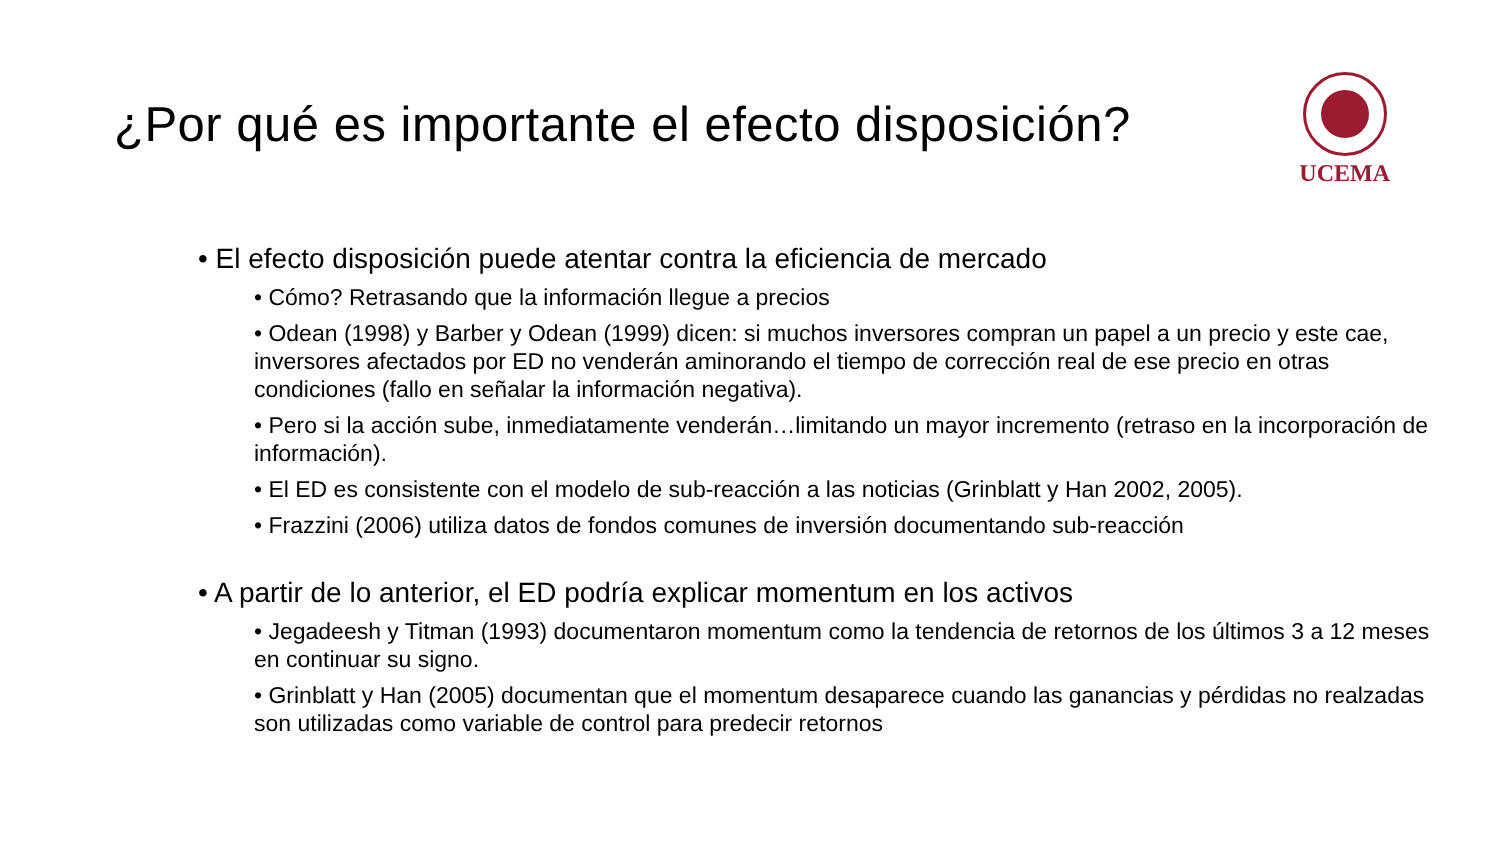¿Por qué es importante el efecto disposición?
UCEMA
• El efecto disposición puede atentar contra la eficiencia de mercado
• Cómo? Retrasando que la información llegue a precios
• Odean (1998) y Barber y Odean (1999) dicen: si muchos inversores compran un papel a un precio y este cae, inversores afectados por ED no venderán aminorando el tiempo de corrección real de ese precio en otras condiciones (fallo en señalar la información negativa).
• Pero si la acción sube, inmediatamente venderán…limitando un mayor incremento (retraso en la incorporación de información).
• El ED es consistente con el modelo de sub-reacción a las noticias (Grinblatt y Han 2002, 2005).
• Frazzini (2006) utiliza datos de fondos comunes de inversión documentando sub-reacción
• A partir de lo anterior, el ED podría explicar momentum en los activos
• Jegadeesh y Titman (1993) documentaron momentum como la tendencia de retornos de los últimos 3 a 12 meses en continuar su signo.
• Grinblatt y Han (2005) documentan que el momentum desaparece cuando las ganancias y pérdidas no realzadas son utilizadas como variable de control para predecir retornos